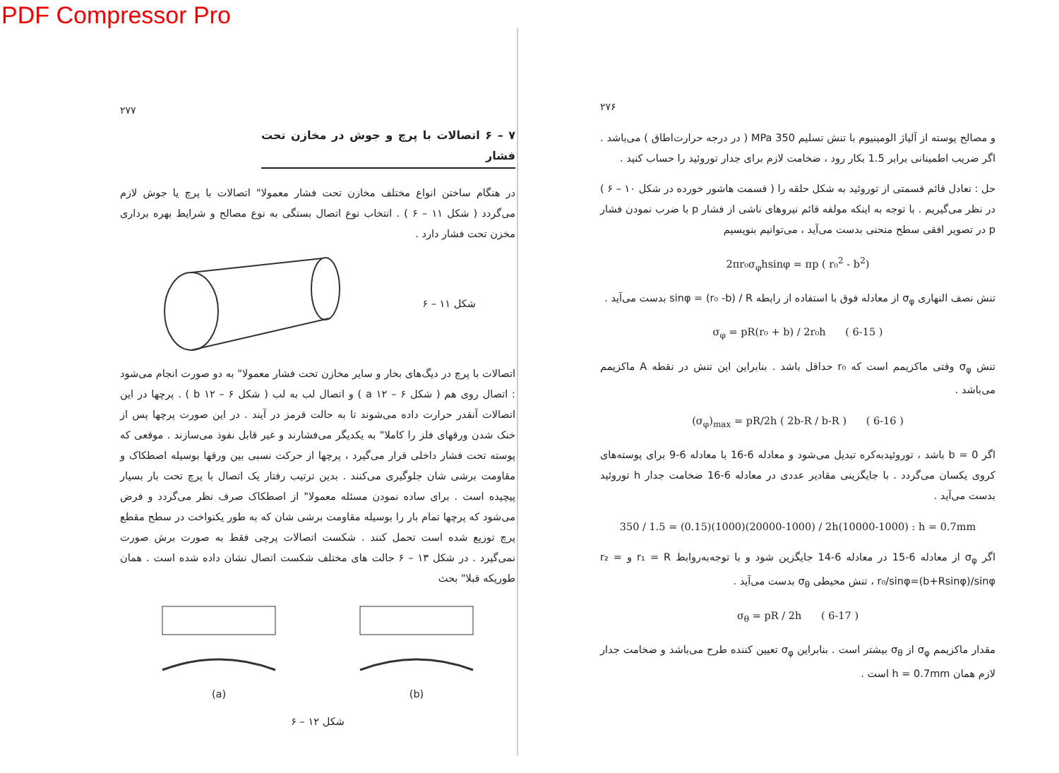PDF Compressor Pro
۲۷۶
و مصالح پوسته از آلیاژ الومینیوم با تنش تسلیم 350 MPa ( در درجه حرارت‌اطاق ) می‌باشد . اگر ضریب اطمینانی برابر 1.5 بکار رود ، ضخامت لازم برای جدار توروئید را حساب کنید .
حل : تعادل قائم قسمتی از توروئید به شکل حلقه را ( قسمت هاشور خورده در شکل ۱۰ – ۶ ) در نظر می‌گیریم . با توجه به اینکه مولفه قائم نیروهای ناشی از فشار p با ضرب نمودن فشار p در تصویر افقی سطح منحنی بدست می‌آید ، می‌توانیم بنویسیم
2πr₀σ<sub>φ</sub>hsinφ = πp ( r₀<sup>2</sup> - b<sup>2</sup>)
تنش نصف النهاری σ<sub>φ</sub> از معادله فوق با استفاده از رابطه sinφ = (r₀ -b) / R بدست می‌آید .
σ<sub>φ</sub> = pR(r₀ + b) / 2r₀h ( 6-15 )
تنش σ<sub>φ</sub> وقتی ماکزیمم است که r₀ حداقل باشد . بنابراین این تنش در نقطه A ماکزیمم می‌باشد .
(σ<sub>φ</sub>)<sub>max</sub> = pR/2h ( 2b-R / b-R ) ( 6-16 )
اگر b = 0 باشد ، توروئیدبه‌کره تبدیل می‌شود و معادله 6-16 با معادله 6-9 برای پوسته‌های کروی یکسان می‌گردد . با جایگزینی مقادیر عددی در معادله 6-16 ضخامت جدار h توروئید بدست می‌آید .
350 / 1.5 = (0.15)(1000)(20000-1000) / 2h(10000-1000) : h = 0.7mm
اگر σ<sub>φ</sub> از معادله 6-15 در معادله 6-14 جایگزین شود و با توجه‌به‌روابط r₁ = R و r₂ = r₀/sinφ=(b+Rsinφ)/sinφ ، تنش محیطی σ<sub>θ</sub> بدست می‌آید .
σ<sub>θ</sub> = pR / 2h ( 6-17 )
مقدار ماکزیمم σ<sub>φ</sub> از σ<sub>θ</sub> بیشتر است . بنابراین σ<sub>φ</sub> تعیین کننده طرح می‌باشد و ضخامت جدار لازم همان h = 0.7mm است .
۲۷۷
۷ – ۶ اتصالات با پرچ و جوش در مخازن تحت فشار
در هنگام ساختن انواع مختلف مخازن تحت فشار معمولا" اتصالات با پرچ یا جوش لازم می‌گردد ( شکل ۱۱ – ۶ ) . انتخاب نوع اتصال بستگی به نوع مصالح و شرایط بهره برداری مخزن تحت فشار دارد .
شکل ۱۱ – ۶
اتصالات با پرچ در دیگ‌های بخار و سایر مخازن تحت فشار معمولا" به دو صورت انجام می‌شود : اتصال روی هم ( شکل a ۱۲ – ۶ ) و اتصال لب به لب ( شکل b ۱۲ – ۶ ) . پرچها در این اتصالات آنقدر حرارت داده می‌شوند تا به حالت قرمز در آیند . در این صورت پرچها پس از خنک شدن ورقهای فلز را کاملا" به یکدیگر می‌فشارند و غیر قابل نفوذ می‌سازند . موقعی که پوسته تحت فشار داخلی قرار می‌گیرد ، پرچها از حرکت نسبی بین ورقها بوسیله اصطکاک و مقاومت برشی شان جلوگیری می‌کنند . بدین ترتیب رفتار یک اتصال با پرچ تحت بار بسیار پیچیده است . برای ساده نمودن مسئله معمولا" از اصطکاک صرف نظر می‌گردد و فرض می‌شود که پرچها تمام بار را بوسیله مقاومت برشی شان که به طور یکنواخت در سطح مقطع پرچ توزیع شده است تحمل کنند . شکست اتصالات پرچی فقط به صورت برش صورت نمی‌گیرد . در شکل ۱۳ – ۶ حالت های مختلف شکست اتصال نشان داده شده است . همان طوریکه قبلا" بحث
(a) (b)
شکل ۱۲ – ۶